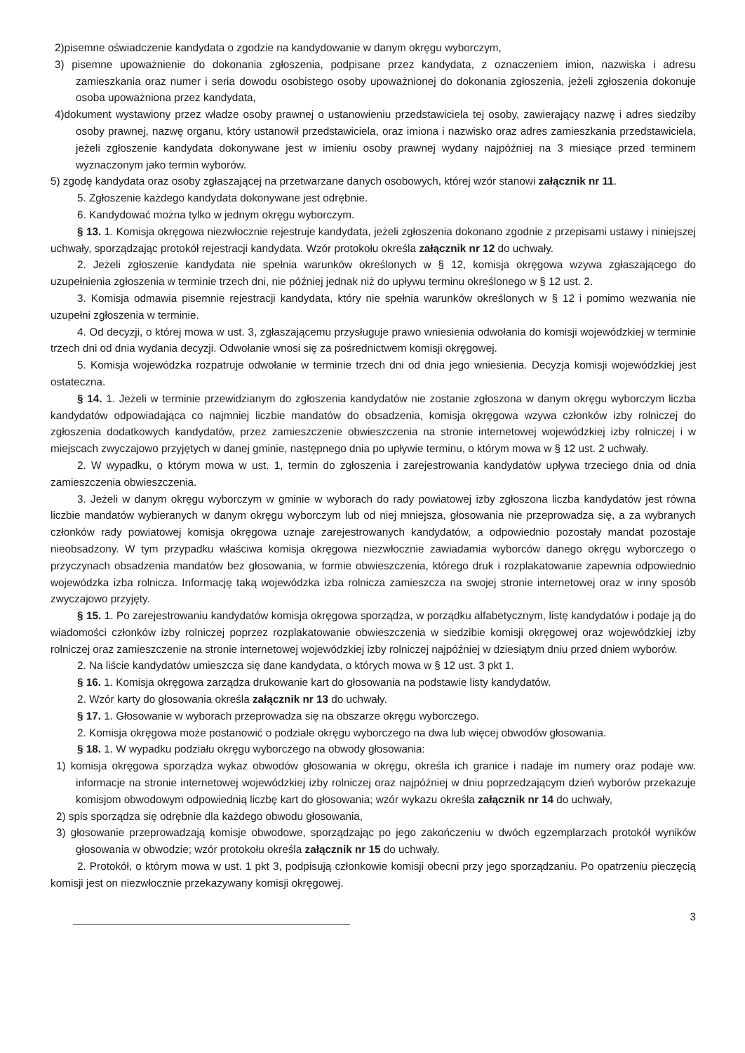2)pisemne oświadczenie kandydata o zgodzie na kandydowanie w danym okręgu wyborczym,
3) pisemne upoważnienie do dokonania zgłoszenia, podpisane przez kandydata, z oznaczeniem imion, nazwiska i adresu zamieszkania oraz numer i seria dowodu osobistego osoby upoważnionej do dokonania zgłoszenia, jeżeli zgłoszenia dokonuje osoba upoważniona przez kandydata,
4)dokument wystawiony przez władze osoby prawnej o ustanowieniu przedstawiciela tej osoby, zawierający nazwę i adres siedziby osoby prawnej, nazwę organu, który ustanowił przedstawiciela, oraz imiona i nazwisko oraz adres zamieszkania przedstawiciela, jeżeli zgłoszenie kandydata dokonywane jest w imieniu osoby prawnej wydany najpóźniej na 3 miesiące przed terminem wyznaczonym jako termin wyborów.
5) zgodę kandydata oraz osoby zgłaszającej na przetwarzane danych osobowych, której wzór stanowi załącznik nr 11.
5. Zgłoszenie każdego kandydata dokonywane jest odrębnie.
6. Kandydować można tylko w jednym okręgu wyborczym.
§ 13. 1. Komisja okręgowa niezwłocznie rejestruje kandydata, jeżeli zgłoszenia dokonano zgodnie z przepisami ustawy i niniejszej uchwały, sporządzając protokół rejestracji kandydata. Wzór protokołu określa załącznik nr 12 do uchwały.
2. Jeżeli zgłoszenie kandydata nie spełnia warunków określonych w § 12, komisja okręgowa wzywa zgłaszającego do uzupełnienia zgłoszenia w terminie trzech dni, nie później jednak niż do upływu terminu określonego w § 12 ust. 2.
3. Komisja odmawia pisemnie rejestracji kandydata, który nie spełnia warunków określonych w § 12 i pomimo wezwania nie uzupełni zgłoszenia w terminie.
4. Od decyzji, o której mowa w ust. 3, zgłaszającemu przysługuje prawo wniesienia odwołania do komisji wojewódzkiej w terminie trzech dni od dnia wydania decyzji. Odwołanie wnosi się za pośrednictwem komisji okręgowej.
5. Komisja wojewódzka rozpatruje odwołanie w terminie trzech dni od dnia jego wniesienia. Decyzja komisji wojewódzkiej jest ostateczna.
§ 14. 1. Jeżeli w terminie przewidzianym do zgłoszenia kandydatów nie zostanie zgłoszona w danym okręgu wyborczym liczba kandydatów odpowiadająca co najmniej liczbie mandatów do obsadzenia, komisja okręgowa wzywa członków izby rolniczej do zgłoszenia dodatkowych kandydatów, przez zamieszczenie obwieszczenia na stronie internetowej wojewódzkiej izby rolniczej i w miejscach zwyczajowo przyjętych w danej gminie, następnego dnia po upływie terminu, o którym mowa w § 12 ust. 2 uchwały.
2. W wypadku, o którym mowa w ust. 1, termin do zgłoszenia i zarejestrowania kandydatów upływa trzeciego dnia od dnia zamieszczenia obwieszczenia.
3. Jeżeli w danym okręgu wyborczym w gminie w wyborach do rady powiatowej izby zgłoszona liczba kandydatów jest równa liczbie mandatów wybieranych w danym okręgu wyborczym lub od niej mniejsza, głosowania nie przeprowadza się, a za wybranych członków rady powiatowej komisja okręgowa uznaje zarejestrowanych kandydatów, a odpowiednio pozostały mandat pozostaje nieobsadzony. W tym przypadku właściwa komisja okręgowa niezwłocznie zawiadamia wyborców danego okręgu wyborczego o przyczynach obsadzenia mandatów bez głosowania, w formie obwieszczenia, którego druk i rozplakatowanie zapewnia odpowiednio wojewódzka izba rolnicza. Informację taką wojewódzka izba rolnicza zamieszcza na swojej stronie internetowej oraz w inny sposób zwyczajowo przyjęty.
§ 15. 1. Po zarejestrowaniu kandydatów komisja okręgowa sporządza, w porządku alfabetycznym, listę kandydatów i podaje ją do wiadomości członków izby rolniczej poprzez rozplakatowanie obwieszczenia w siedzibie komisji okręgowej oraz wojewódzkiej izby rolniczej oraz zamieszczenie na stronie internetowej wojewódzkiej izby rolniczej najpóźniej w dziesiątym dniu przed dniem wyborów.
2. Na liście kandydatów umieszcza się dane kandydata, o których mowa w § 12 ust. 3 pkt 1.
§ 16. 1. Komisja okręgowa zarządza drukowanie kart do głosowania na podstawie listy kandydatów.
2. Wzór karty do głosowania określa załącznik nr 13 do uchwały.
§ 17. 1. Głosowanie w wyborach przeprowadza się na obszarze okręgu wyborczego.
2. Komisja okręgowa może postanowić o podziale okręgu wyborczego na dwa lub więcej obwodów głosowania.
§ 18. 1. W wypadku podziału okręgu wyborczego na obwody głosowania:
1) komisja okręgowa sporządza wykaz obwodów głosowania w okręgu, określa ich granice i nadaje im numery oraz podaje ww. informacje na stronie internetowej wojewódzkiej izby rolniczej oraz najpóźniej w dniu poprzedzającym dzień wyborów przekazuje komisjom obwodowym odpowiednią liczbę kart do głosowania; wzór wykazu określa załącznik nr 14 do uchwały,
2) spis sporządza się odrębnie dla każdego obwodu głosowania,
3) głosowanie przeprowadzają komisje obwodowe, sporządzając po jego zakończeniu w dwóch egzemplarzach protokół wyników głosowania w obwodzie; wzór protokołu określa załącznik nr 15 do uchwały.
2. Protokół, o którym mowa w ust. 1 pkt 3, podpisują członkowie komisji obecni przy jego sporządzaniu. Po opatrzeniu pieczęcią komisji jest on niezwłocznie przekazywany komisji okręgowej.
3